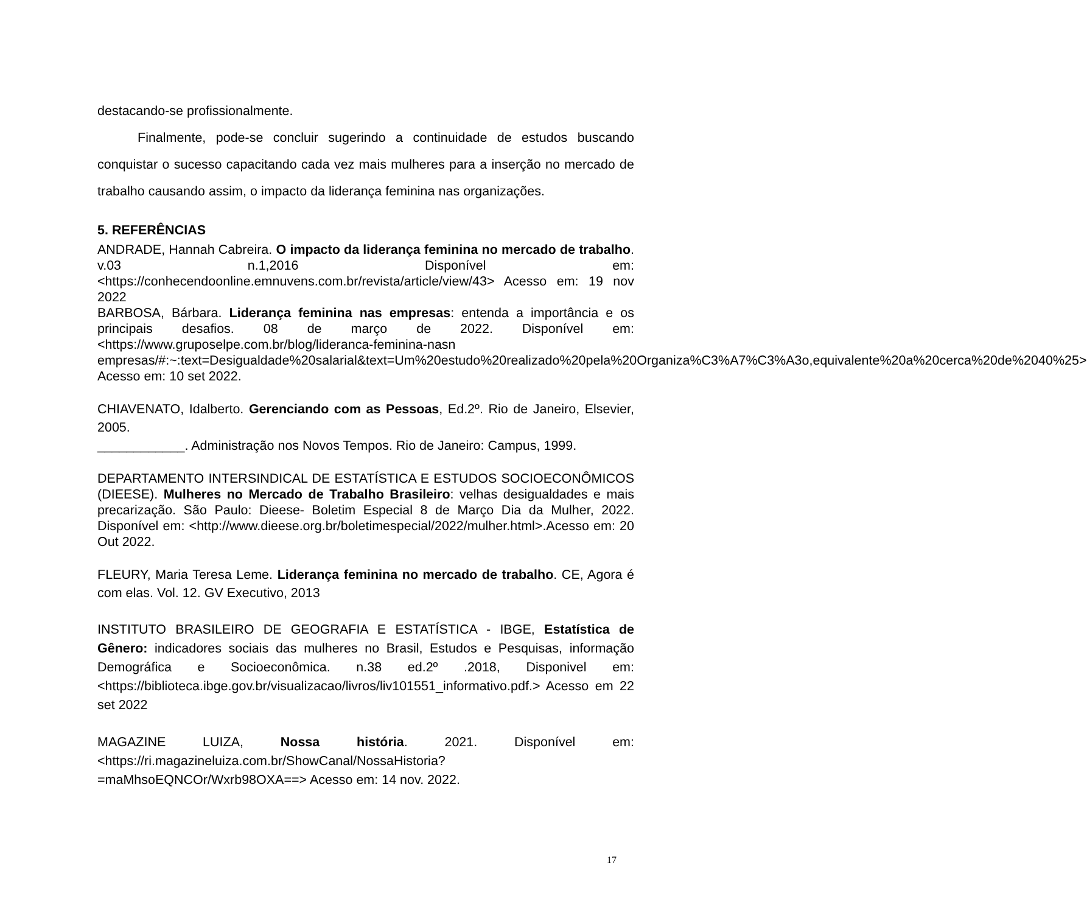destacando-se profissionalmente.
Finalmente, pode-se concluir sugerindo a continuidade de estudos buscando conquistar o sucesso capacitando cada vez mais mulheres para a inserção no mercado de trabalho causando assim, o impacto da liderança feminina nas organizações.
5. REFERÊNCIAS
ANDRADE, Hannah Cabreira. O impacto da liderança feminina no mercado de trabalho. v.03 n.1,2016 Disponível em: <https://conhecendoonline.emnuvens.com.br/revista/article/view/43> Acesso em: 19 nov 2022
BARBOSA, Bárbara. Liderança feminina nas empresas: entenda a importância e os principais desafios. 08 de março de 2022. Disponível em: <https://www.gruposelpe.com.br/blog/lideranca-feminina-nasn empresas/#:~:text=Desigualdade%20salarial&text=Um%20estudo%20realizado%20pela%20Organiza%C3%A7%C3%A3o,equivalente%20a%20cerca%20de%2040%25> Acesso em: 10 set 2022.
CHIAVENATO, Idalberto. Gerenciando com as Pessoas, Ed.2º. Rio de Janeiro, Elsevier, 2005.
____________. Administração nos Novos Tempos. Rio de Janeiro: Campus, 1999.
DEPARTAMENTO INTERSINDICAL DE ESTATÍSTICA E ESTUDOS SOCIOECONÔMICOS (DIEESE). Mulheres no Mercado de Trabalho Brasileiro: velhas desigualdades e mais precarização. São Paulo: Dieese- Boletim Especial 8 de Março Dia da Mulher, 2022. Disponível em: <http://www.dieese.org.br/boletimespecial/2022/mulher.html>.Acesso em: 20 Out 2022.
FLEURY, Maria Teresa Leme. Liderança feminina no mercado de trabalho. CE, Agora é com elas. Vol. 12. GV Executivo, 2013
INSTITUTO BRASILEIRO DE GEOGRAFIA E ESTATÍSTICA - IBGE, Estatística de Gênero: indicadores sociais das mulheres no Brasil, Estudos e Pesquisas, informação Demográfica e Socioeconômica. n.38 ed.2º .2018, Disponivel em: <https://biblioteca.ibge.gov.br/visualizacao/livros/liv101551_informativo.pdf.> Acesso em 22 set 2022
MAGAZINE LUIZA, Nossa história. 2021. Disponível em: <https://ri.magazineluiza.com.br/ShowCanal/NossaHistoria?=maMhsoEQNCOr/Wxrb98OXA==> Acesso em: 14 nov. 2022.
17